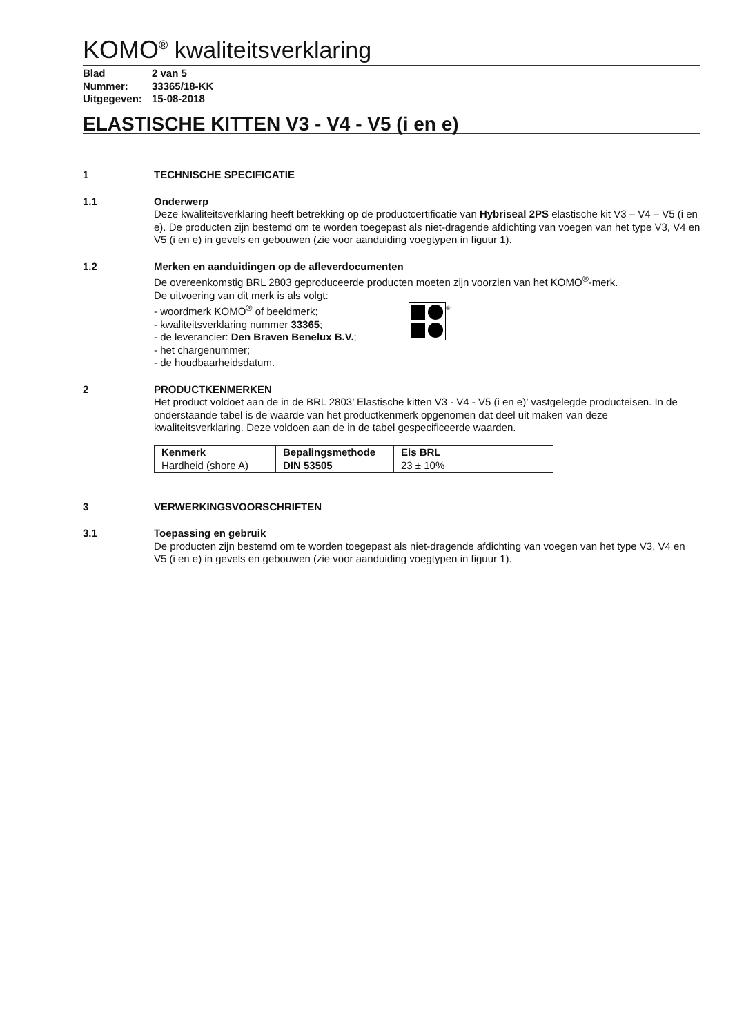KOMO<sup>®</sup> kwaliteitsverklaring
Blad 2 van 5
Nummer: 33365/18-KK
Uitgegeven: 15-08-2018
ELASTISCHE KITTEN V3 - V4 - V5 (i en e)
1 TECHNISCHE SPECIFICATIE
1.1 Onderwerp
Deze kwaliteitsverklaring heeft betrekking op de productcertificatie van Hybriseal 2PS elastische kit V3 – V4 – V5 (i en e). De producten zijn bestemd om te worden toegepast als niet-dragende afdichting van voegen van het type V3, V4 en V5 (i en e) in gevels en gebouwen (zie voor aanduiding voegtypen in figuur 1).
1.2 Merken en aanduidingen op de afleverdocumenten
De overeenkomstig BRL 2803 geproduceerde producten moeten zijn voorzien van het KOMO<sup>®</sup>-merk.
De uitvoering van dit merk is als volgt:
- woordmerk KOMO<sup>®</sup> of beeldmerk;
- kwaliteitsverklaring nummer 33365;
- de leverancier: Den Braven Benelux B.V.;
- het chargenummer;
- de houdbaarheidsdatum.
®
2 PRODUCTKENMERKEN
Het product voldoet aan de in de BRL 2803’ Elastische kitten V3 - V4 - V5 (i en e)’ vastgelegde producteisen. In de onderstaande tabel is de waarde van het productkenmerk opgenomen dat deel uit maken van deze kwaliteitsverklaring. Deze voldoen aan de in de tabel gespecificeerde waarden.
| Kenmerk | Bepalingsmethode | Eis BRL |
| --- | --- | --- |
| Hardheid (shore A) | DIN 53505 | 23 ± 10% |
3 VERWERKINGSVOORSCHRIFTEN
3.1 Toepassing en gebruik
De producten zijn bestemd om te worden toegepast als niet-dragende afdichting van voegen van het type V3, V4 en V5 (i en e) in gevels en gebouwen (zie voor aanduiding voegtypen in figuur 1).